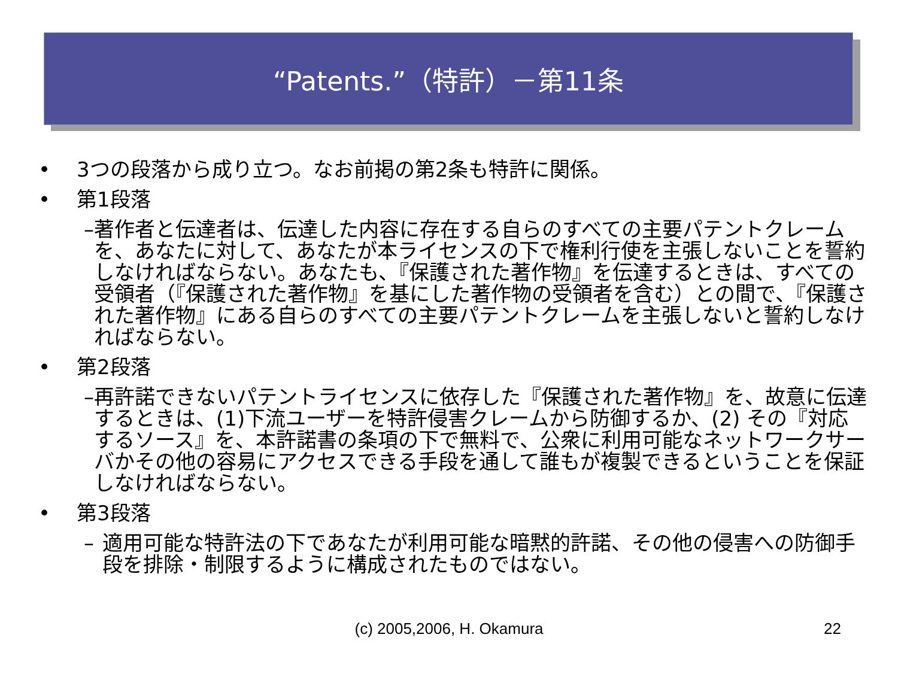“Patents.”（特許）－第11条
• 3つの段落から成り立つ。なお前掲の第2条も特許に関係。
• 第1段落
– 著作者と伝達者は、伝達した内容に存在する自らのすべての主要パテントクレームを、あなたに対して、あなたが本ライセンスの下で権利行使を主張しないことを誓約しなければならない。あなたも、『保護された著作物』を伝達するときは、すべての受領者（『保護された著作物』を基にした著作物の受領者を含む）との間で、『保護された著作物』にある自らのすべての主要パテントクレームを主張しないと誓約しなければならない。
• 第2段落
– 再許諾できないパテントライセンスに依存した『保護された著作物』を、故意に伝達するときは、(1)下流ユーザーを特許侵害クレームから防御するか、(2) その『対応するソース』を、本許諾書の条項の下で無料で、公衆に利用可能なネットワークサーバかその他の容易にアクセスできる手段を通して誰もが複製できるということを保証しなければならない。
• 第3段落
– 適用可能な特許法の下であなたが利用可能な暗黙的許諾、その他の侵害への防御手段を排除・制限するように構成されたものではない。
(c) 2005,2006, H. Okamura 22